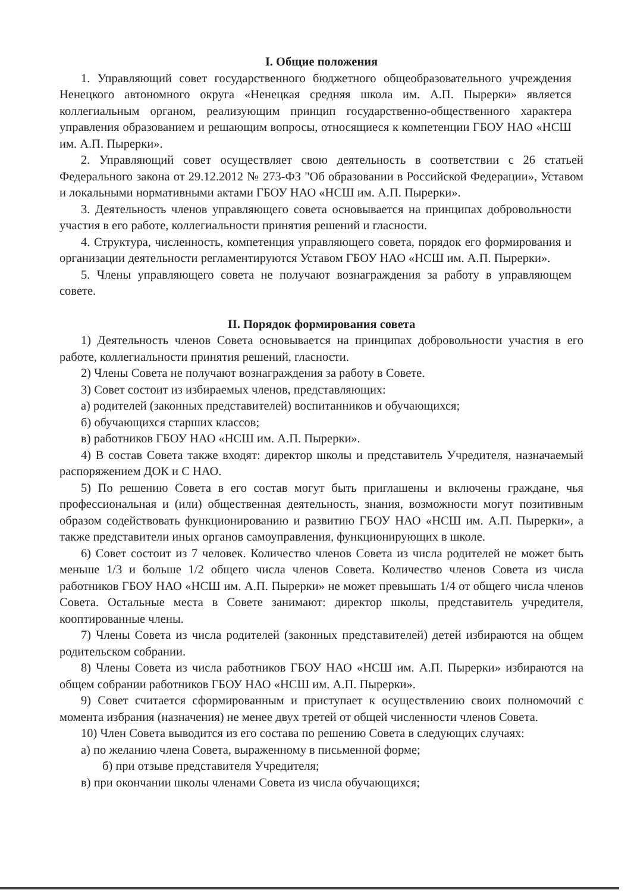I. Общие положения
1. Управляющий совет государственного бюджетного общеобразовательного учреждения Ненецкого автономного округа «Ненецкая средняя школа им. А.П. Пырерки» является коллегиальным органом, реализующим принцип государственно-общественного характера управления образованием и решающим вопросы, относящиеся к компетенции ГБОУ НАО «НСШ им. А.П. Пырерки».
2. Управляющий совет осуществляет свою деятельность в соответствии с 26 статьей Федерального закона от 29.12.2012 № 273-ФЗ "Об образовании в Российской Федерации», Уставом и локальными нормативными актами ГБОУ НАО «НСШ им. А.П. Пырерки».
3. Деятельность членов управляющего совета основывается на принципах добровольности участия в его работе, коллегиальности принятия решений и гласности.
4. Структура, численность, компетенция управляющего совета, порядок его формирования и организации деятельности регламентируются Уставом ГБОУ НАО «НСШ им. А.П. Пырерки».
5. Члены управляющего совета не получают вознаграждения за работу в управляющем совете.
II. Порядок формирования совета
1) Деятельность членов Совета основывается на принципах добровольности участия в его работе, коллегиальности принятия решений, гласности.
2) Члены Совета не получают вознаграждения за работу в Совете.
3) Совет состоит из избираемых членов, представляющих:
а) родителей (законных представителей) воспитанников и обучающихся;
б) обучающихся старших классов;
в) работников ГБОУ НАО «НСШ им. А.П. Пырерки».
4) В состав Совета также входят: директор школы и представитель Учредителя, назначаемый распоряжением ДОК и С НАО.
5) По решению Совета в его состав могут быть приглашены и включены граждане, чья профессиональная и (или) общественная деятельность, знания, возможности могут позитивным образом содействовать функционированию и развитию ГБОУ НАО «НСШ им. А.П. Пырерки», а также представители иных органов самоуправления, функционирующих в школе.
6) Совет состоит из 7 человек. Количество членов Совета из числа родителей не может быть меньше 1/3 и больше 1/2 общего числа членов Совета. Количество членов Совета из числа работников ГБОУ НАО «НСШ им. А.П. Пырерки» не может превышать 1/4 от общего числа членов Совета. Остальные места в Совете занимают: директор школы, представитель учредителя, кооптированные члены.
7) Члены Совета из числа родителей (законных представителей) детей избираются на общем родительском собрании.
8) Члены Совета из числа работников ГБОУ НАО «НСШ им. А.П. Пырерки» избираются на общем собрании работников ГБОУ НАО «НСШ им. А.П. Пырерки».
9) Совет считается сформированным и приступает к осуществлению своих полномочий с момента избрания (назначения) не менее двух третей от общей численности членов Совета.
10) Член Совета выводится из его состава по решению Совета в следующих случаях:
а) по желанию члена Совета, выраженному в письменной форме;
б) при отзыве представителя Учредителя;
в) при окончании школы членами Совета из числа обучающихся;